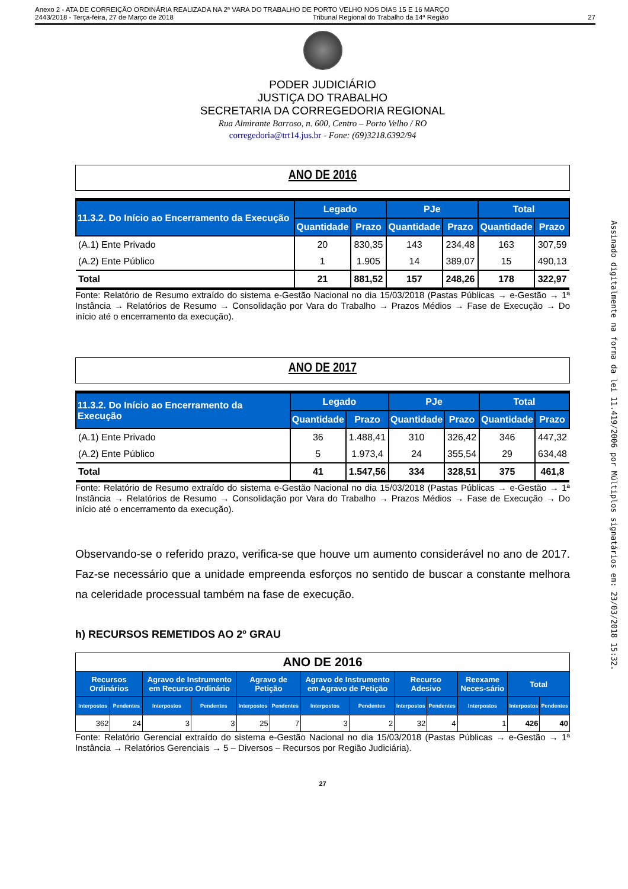Anexo 2 - ATA DE CORREIÇÃO ORDINÁRIA REALIZADA NA 2ª VARA DO TRABALHO DE PORTO VELHO NOS DIAS 15 E 16 MARÇO
2443/2018 - Terça-feira, 27 de Março de 2018 Tribunal Regional do Trabalho da 14ª Região 27
PODER JUDICIÁRIO
JUSTIÇA DO TRABALHO
SECRETARIA DA CORREGEDORIA REGIONAL
Rua Almirante Barroso, n. 600, Centro – Porto Velho / RO
corregedoria@trt14.jus.br - Fone: (69)3218.6392/94
ANO DE 2016
| 11.3.2. Do Início ao Encerramento da Execução | Legado | | PJe | | Total | |
| --- | --- | --- | --- | --- | --- | --- |
| | Quantidade | Prazo | Quantidade | Prazo | Quantidade | Prazo |
| (A.1) Ente Privado | 20 | 830,35 | 143 | 234,48 | 163 | 307,59 |
| (A.2) Ente Público | 1 | 1.905 | 14 | 389,07 | 15 | 490,13 |
| Total | 21 | 881,52 | 157 | 248,26 | 178 | 322,97 |
Fonte: Relatório de Resumo extraído do sistema e-Gestão Nacional no dia 15/03/2018 (Pastas Públicas → e-Gestão → 1ª Instância → Relatórios de Resumo → Consolidação por Vara do Trabalho → Prazos Médios → Fase de Execução → Do início até o encerramento da execução).
ANO DE 2017
| 11.3.2. Do Início ao Encerramento da Execução | Legado | | PJe | | Total | |
| --- | --- | --- | --- | --- | --- | --- |
| | Quantidade | Prazo | Quantidade | Prazo | Quantidade | Prazo |
| (A.1) Ente Privado | 36 | 1.488,41 | 310 | 326,42 | 346 | 447,32 |
| (A.2) Ente Público | 5 | 1.973,4 | 24 | 355,54 | 29 | 634,48 |
| Total | 41 | 1.547,56 | 334 | 328,51 | 375 | 461,8 |
Fonte: Relatório de Resumo extraído do sistema e-Gestão Nacional no dia 15/03/2018 (Pastas Públicas → e-Gestão → 1ª Instância → Relatórios de Resumo → Consolidação por Vara do Trabalho → Prazos Médios → Fase de Execução → Do início até o encerramento da execução).
Observando-se o referido prazo, verifica-se que houve um aumento considerável no ano de 2017. Faz-se necessário que a unidade empreenda esforços no sentido de buscar a constante melhora na celeridade processual também na fase de execução.
h) RECURSOS REMETIDOS AO 2º GRAU
ANO DE 2016
| Recursos Ordinários | | Agravo de Instrumento em Recurso Ordinário | | Agravo de Petição | | Agravo de Instrumento em Agravo de Petição | | Recurso Adesivo | | Reexame Neces-sário | Total | |
| --- | --- | --- | --- | --- | --- | --- | --- | --- | --- | --- | --- | --- |
| Interpostos | Pendentes | Interpostos | Pendentes | Interpostos | Pendentes | Interpostos | Pendentes | Interpostos | Pendentes | Interpostos | Interpostos | Pendentes |
| 362 | 24 | 3 | 3 | 25 | 7 | 3 | 2 | 32 | 4 | 1 | 426 | 40 |
Fonte: Relatório Gerencial extraído do sistema e-Gestão Nacional no dia 15/03/2018 (Pastas Públicas → e-Gestão → 1ª Instância → Relatórios Gerenciais → 5 – Diversos – Recursos por Região Judiciária).
27
Assinado digitalmente na forma da lei 11.419/2006 por Múltiplos signatários em: 23/03/2018 15:32.